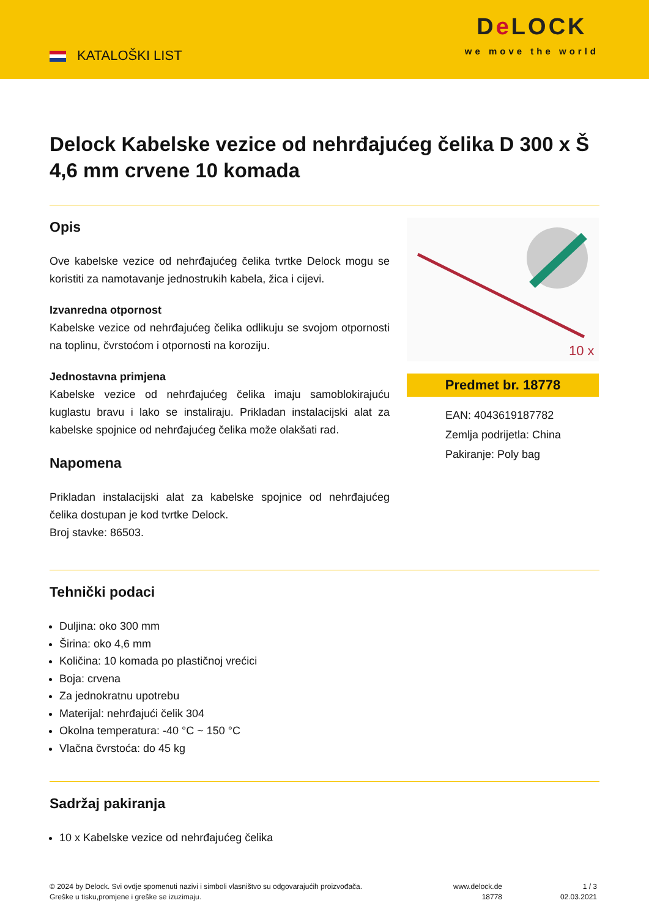KATALOŠKI LIST
De LOCK
we move the world
Delock Kabelske vezice od nehrđajućeg čelika D 300 x Š 4,6 mm crvene 10 komada
Opis
Ove kabelske vezice od nehrđajućeg čelika tvrtke Delock mogu se koristiti za namotavanje jednostrukih kabela, žica i cijevi.
Izvanredna otpornost
Kabelske vezice od nehrđajućeg čelika odlikuju se svojom otpornosti na toplinu, čvrstoćom i otpornosti na koroziju.
Jednostavna primjena
Kabelske vezice od nehrđajućeg čelika imaju samoblokirajuću kuglastu bravu i lako se instaliraju. Prikladan instalacijski alat za kabelske spojnice od nehrđajućeg čelika može olakšati rad.
Napomena
Prikladan instalacijski alat za kabelske spojnice od nehrđajućeg čelika dostupan je kod tvrtke Delock.
Broj stavke: 86503.
10 x
Predmet br. 18778
EAN: 4043619187782
Zemlja podrijetla: China
Pakiranje: Poly bag
Tehnički podaci
Duljina: oko 300 mm
Širina: oko 4,6 mm
Količina: 10 komada po plastičnoj vrećici
Boja: crvena
Za jednokratnu upotrebu
Materijal: nehrđajući čelik 304
Okolna temperatura: -40 °C ~ 150 °C
Vlačna čvrstoća: do 45 kg
Sadržaj pakiranja
10 x Kabelske vezice od nehrđajućeg čelika
© 2024 by Delock. Svi ovdje spomenuti nazivi i simboli vlasništvo su odgovarajućih proizvođača.
Greške u tisku,promjene i greške se izuzimaju.
www.delock.de
18778
1 / 3
02.03.2021